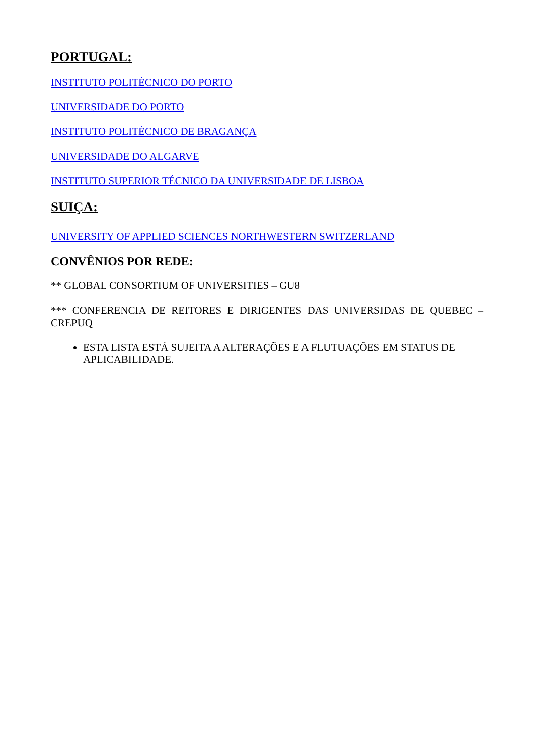PORTUGAL:
INSTITUTO POLITÉCNICO DO PORTO
UNIVERSIDADE DO PORTO
INSTITUTO POLITÈCNICO DE BRAGANÇA
UNIVERSIDADE DO ALGARVE
INSTITUTO SUPERIOR TÉCNICO DA UNIVERSIDADE DE LISBOA
SUIÇA:
UNIVERSITY OF APPLIED SCIENCES NORTHWESTERN SWITZERLAND
CONVÊNIOS POR REDE:
** GLOBAL CONSORTIUM OF UNIVERSITIES – GU8
*** CONFERENCIA DE REITORES E DIRIGENTES DAS UNIVERSIDAS DE QUEBEC – CREPUQ
ESTA LISTA ESTÁ SUJEITA A ALTERAÇÕES E A FLUTUAÇÕES EM STATUS DE APLICABILIDADE.